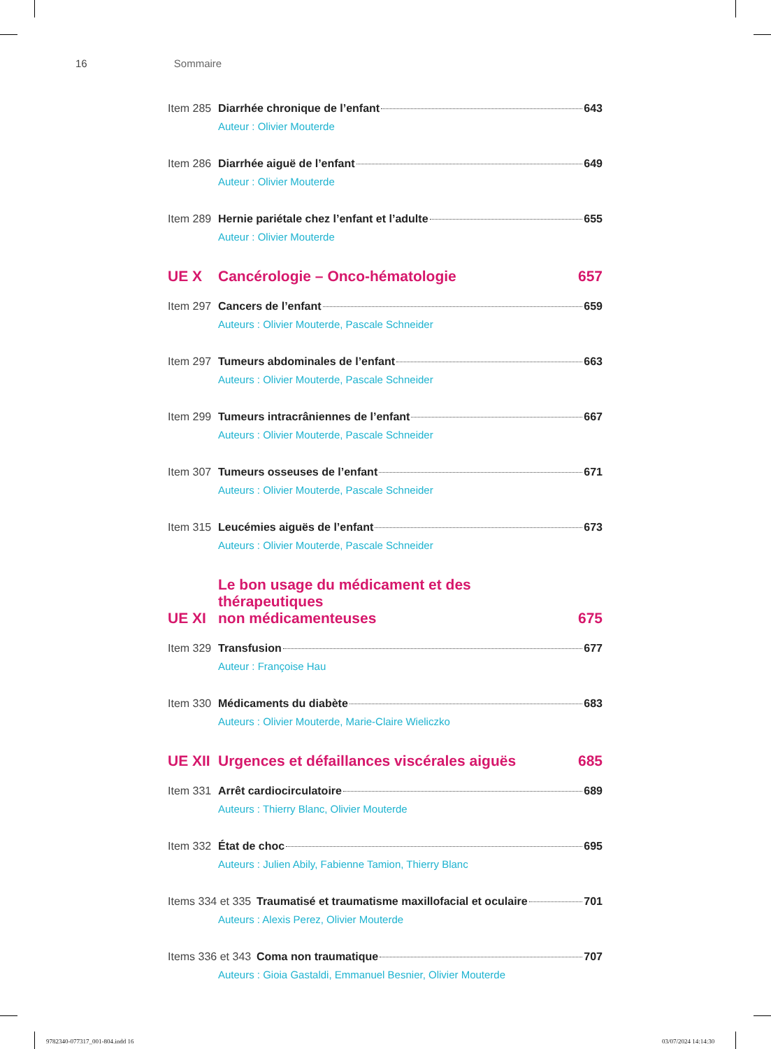16 Sommaire
Item 285 Diarrhée chronique de l’enfant 643
Auteur : Olivier Mouterde
Item 286 Diarrhée aiguë de l’enfant 649
Auteur : Olivier Mouterde
Item 289 Hernie pariétale chez l’enfant et l’adulte 655
Auteur : Olivier Mouterde
UE X Cancérologie – Onco-hématologie 657
Item 297 Cancers de l’enfant 659
Auteurs : Olivier Mouterde, Pascale Schneider
Item 297 Tumeurs abdominales de l’enfant 663
Auteurs : Olivier Mouterde, Pascale Schneider
Item 299 Tumeurs intracrâniennes de l’enfant 667
Auteurs : Olivier Mouterde, Pascale Schneider
Item 307 Tumeurs osseuses de l’enfant 671
Auteurs : Olivier Mouterde, Pascale Schneider
Item 315 Leucémies aiguës de l’enfant 673
Auteurs : Olivier Mouterde, Pascale Schneider
UE XI Le bon usage du médicament et des thérapeutiques
non médicamenteuses 675
Item 329 Transfusion 677
Auteur : Françoise Hau
Item 330 Médicaments du diabète 683
Auteurs : Olivier Mouterde, Marie-Claire Wieliczko
UE XII Urgences et défaillances viscérales aiguës 685
Item 331 Arrêt cardiocirculatoire 689
Auteurs : Thierry Blanc, Olivier Mouterde
Item 332 État de choc 695
Auteurs : Julien Abily, Fabienne Tamion, Thierry Blanc
Items 334 et 335 Traumatisé et traumatisme maxillofacial et oculaire 701
Auteurs : Alexis Perez, Olivier Mouterde
Items 336 et 343 Coma non traumatique 707
Auteurs : Gioia Gastaldi, Emmanuel Besnier, Olivier Mouterde
9782340-077317_001-804.indd 16 03/07/2024 14:14:30